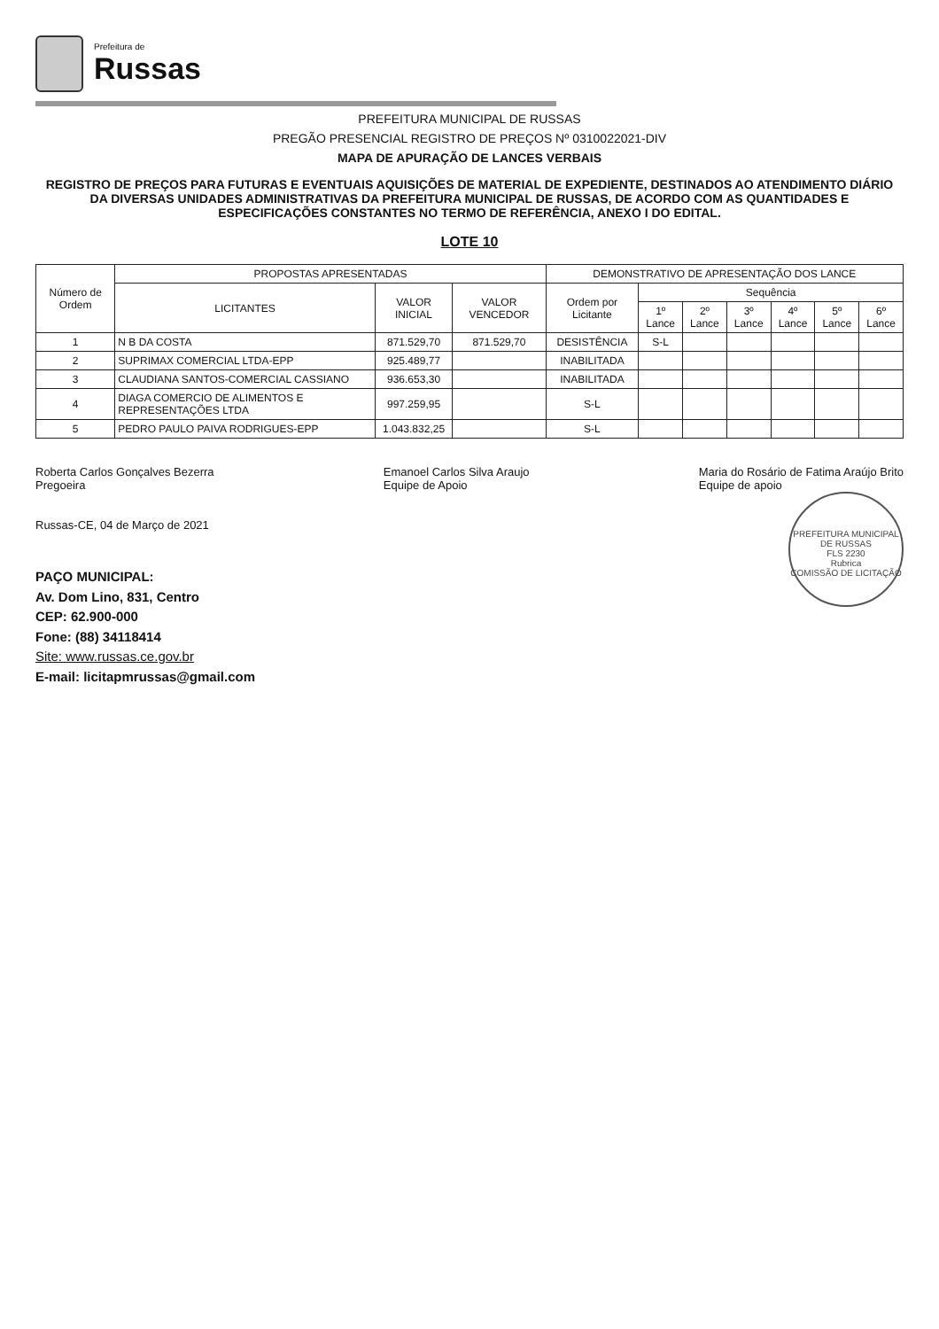Prefeitura de
Russas
PREFEITURA MUNICIPAL DE RUSSAS
PREGÃO PRESENCIAL REGISTRO DE PREÇOS Nº 0310022021-DIV
MAPA DE APURAÇÃO DE LANCES VERBAIS
REGISTRO DE PREÇOS PARA FUTURAS E EVENTUAIS AQUISIÇÕES DE MATERIAL DE EXPEDIENTE, DESTINADOS AO ATENDIMENTO DIÁRIO DA DIVERSAS UNIDADES ADMINISTRATIVAS DA PREFEITURA MUNICIPAL DE RUSSAS, DE ACORDO COM AS QUANTIDADES E ESPECIFICAÇÕES CONSTANTES NO TERMO DE REFERÊNCIA, ANEXO I DO EDITAL.
LOTE 10
| Número de Ordem | PROPOSTAS APRESENTADAS | | | DEMONSTRATIVO DE APRESENTAÇÃO DOS LANCE | | | | | | |
| --- | --- | --- | --- | --- | --- | --- | --- | --- | --- | --- |
| | LICITANTES | VALOR INICIAL | VALOR VENCEDOR | Ordem por Licitante | Sequência | | | | | |
| | | | | | 1º Lance | 2º Lance | 3º Lance | 4º Lance | 5º Lance | 6º Lance |
| 1 | N B DA COSTA | 871.529,70 | 871.529,70 | DESISTÊNCIA | S-L | | | | | |
| 2 | SUPRIMAX COMERCIAL LTDA-EPP | 925.489,77 | | INABILITADA | | | | | | |
| 3 | CLAUDIANA SANTOS-COMERCIAL CASSIANO | 936.653,30 | | INABILITADA | | | | | | |
| 4 | DIAGA COMERCIO DE ALIMENTOS E REPRESENTAÇÕES LTDA | 997.259,95 | | S-L | | | | | | |
| 5 | PEDRO PAULO PAIVA RODRIGUES-EPP | 1.043.832,25 | | S-L | | | | | | |
Roberta Carlos Gonçalves Bezerra
Pregoeira
Emanoel Carlos Silva Araujo
Equipe de Apoio
Maria do Rosário de Fatima Araújo Brito
Equipe de apoio
PREFEITURA MUNICIPAL DE RUSSAS
FLS 2230
Rubrica
COMISSÃO DE LICITAÇÃO
Russas-CE, 04 de Março de 2021
PAÇO MUNICIPAL:
Av. Dom Lino, 831, Centro
CEP: 62.900-000
Fone: (88) 34118414
Site: www.russas.ce.gov.br
E-mail: licitapmrussas@gmail.com